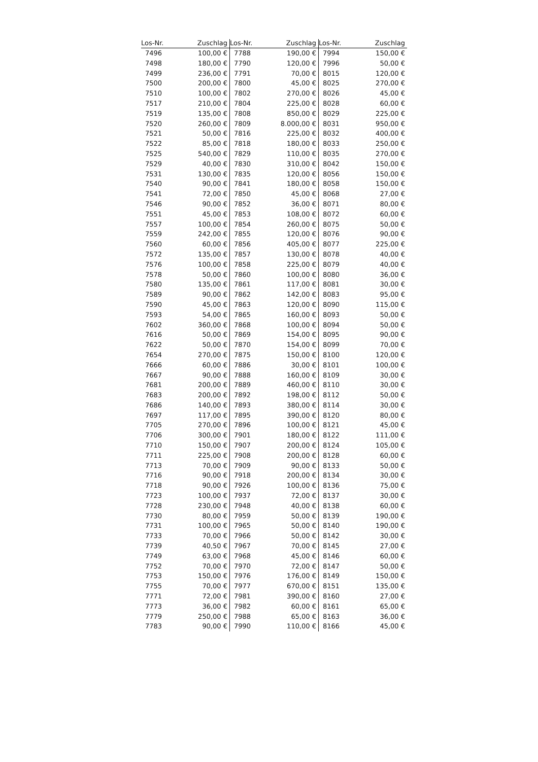| Los-Nr. | Zuschlag | Los-Nr. | Zuschlag | Los-Nr. | Zuschlag |
| --- | --- | --- | --- | --- | --- |
| 7496 | 100,00 € | 7788 | 190,00 € | 7994 | 150,00 € |
| 7498 | 180,00 € | 7790 | 120,00 € | 7996 | 50,00 € |
| 7499 | 236,00 € | 7791 | 70,00 € | 8015 | 120,00 € |
| 7500 | 200,00 € | 7800 | 45,00 € | 8025 | 270,00 € |
| 7510 | 100,00 € | 7802 | 270,00 € | 8026 | 45,00 € |
| 7517 | 210,00 € | 7804 | 225,00 € | 8028 | 60,00 € |
| 7519 | 135,00 € | 7808 | 850,00 € | 8029 | 225,00 € |
| 7520 | 260,00 € | 7809 | 8.000,00 € | 8031 | 950,00 € |
| 7521 | 50,00 € | 7816 | 225,00 € | 8032 | 400,00 € |
| 7522 | 85,00 € | 7818 | 180,00 € | 8033 | 250,00 € |
| 7525 | 540,00 € | 7829 | 110,00 € | 8035 | 270,00 € |
| 7529 | 40,00 € | 7830 | 310,00 € | 8042 | 150,00 € |
| 7531 | 130,00 € | 7835 | 120,00 € | 8056 | 150,00 € |
| 7540 | 90,00 € | 7841 | 180,00 € | 8058 | 150,00 € |
| 7541 | 72,00 € | 7850 | 45,00 € | 8068 | 27,00 € |
| 7546 | 90,00 € | 7852 | 36,00 € | 8071 | 80,00 € |
| 7551 | 45,00 € | 7853 | 108,00 € | 8072 | 60,00 € |
| 7557 | 100,00 € | 7854 | 260,00 € | 8075 | 50,00 € |
| 7559 | 242,00 € | 7855 | 120,00 € | 8076 | 90,00 € |
| 7560 | 60,00 € | 7856 | 405,00 € | 8077 | 225,00 € |
| 7572 | 135,00 € | 7857 | 130,00 € | 8078 | 40,00 € |
| 7576 | 100,00 € | 7858 | 225,00 € | 8079 | 40,00 € |
| 7578 | 50,00 € | 7860 | 100,00 € | 8080 | 36,00 € |
| 7580 | 135,00 € | 7861 | 117,00 € | 8081 | 30,00 € |
| 7589 | 90,00 € | 7862 | 142,00 € | 8083 | 95,00 € |
| 7590 | 45,00 € | 7863 | 120,00 € | 8090 | 115,00 € |
| 7593 | 54,00 € | 7865 | 160,00 € | 8093 | 50,00 € |
| 7602 | 360,00 € | 7868 | 100,00 € | 8094 | 50,00 € |
| 7616 | 50,00 € | 7869 | 154,00 € | 8095 | 90,00 € |
| 7622 | 50,00 € | 7870 | 154,00 € | 8099 | 70,00 € |
| 7654 | 270,00 € | 7875 | 150,00 € | 8100 | 120,00 € |
| 7666 | 60,00 € | 7886 | 30,00 € | 8101 | 100,00 € |
| 7667 | 90,00 € | 7888 | 160,00 € | 8109 | 30,00 € |
| 7681 | 200,00 € | 7889 | 460,00 € | 8110 | 30,00 € |
| 7683 | 200,00 € | 7892 | 198,00 € | 8112 | 50,00 € |
| 7686 | 140,00 € | 7893 | 380,00 € | 8114 | 30,00 € |
| 7697 | 117,00 € | 7895 | 390,00 € | 8120 | 80,00 € |
| 7705 | 270,00 € | 7896 | 100,00 € | 8121 | 45,00 € |
| 7706 | 300,00 € | 7901 | 180,00 € | 8122 | 111,00 € |
| 7710 | 150,00 € | 7907 | 200,00 € | 8124 | 105,00 € |
| 7711 | 225,00 € | 7908 | 200,00 € | 8128 | 60,00 € |
| 7713 | 70,00 € | 7909 | 90,00 € | 8133 | 50,00 € |
| 7716 | 90,00 € | 7918 | 200,00 € | 8134 | 30,00 € |
| 7718 | 90,00 € | 7926 | 100,00 € | 8136 | 75,00 € |
| 7723 | 100,00 € | 7937 | 72,00 € | 8137 | 30,00 € |
| 7728 | 230,00 € | 7948 | 40,00 € | 8138 | 60,00 € |
| 7730 | 80,00 € | 7959 | 50,00 € | 8139 | 190,00 € |
| 7731 | 100,00 € | 7965 | 50,00 € | 8140 | 190,00 € |
| 7733 | 70,00 € | 7966 | 50,00 € | 8142 | 30,00 € |
| 7739 | 40,50 € | 7967 | 70,00 € | 8145 | 27,00 € |
| 7749 | 63,00 € | 7968 | 45,00 € | 8146 | 60,00 € |
| 7752 | 70,00 € | 7970 | 72,00 € | 8147 | 50,00 € |
| 7753 | 150,00 € | 7976 | 176,00 € | 8149 | 150,00 € |
| 7755 | 70,00 € | 7977 | 670,00 € | 8151 | 135,00 € |
| 7771 | 72,00 € | 7981 | 390,00 € | 8160 | 27,00 € |
| 7773 | 36,00 € | 7982 | 60,00 € | 8161 | 65,00 € |
| 7779 | 250,00 € | 7988 | 65,00 € | 8163 | 36,00 € |
| 7783 | 90,00 € | 7990 | 110,00 € | 8166 | 45,00 € |